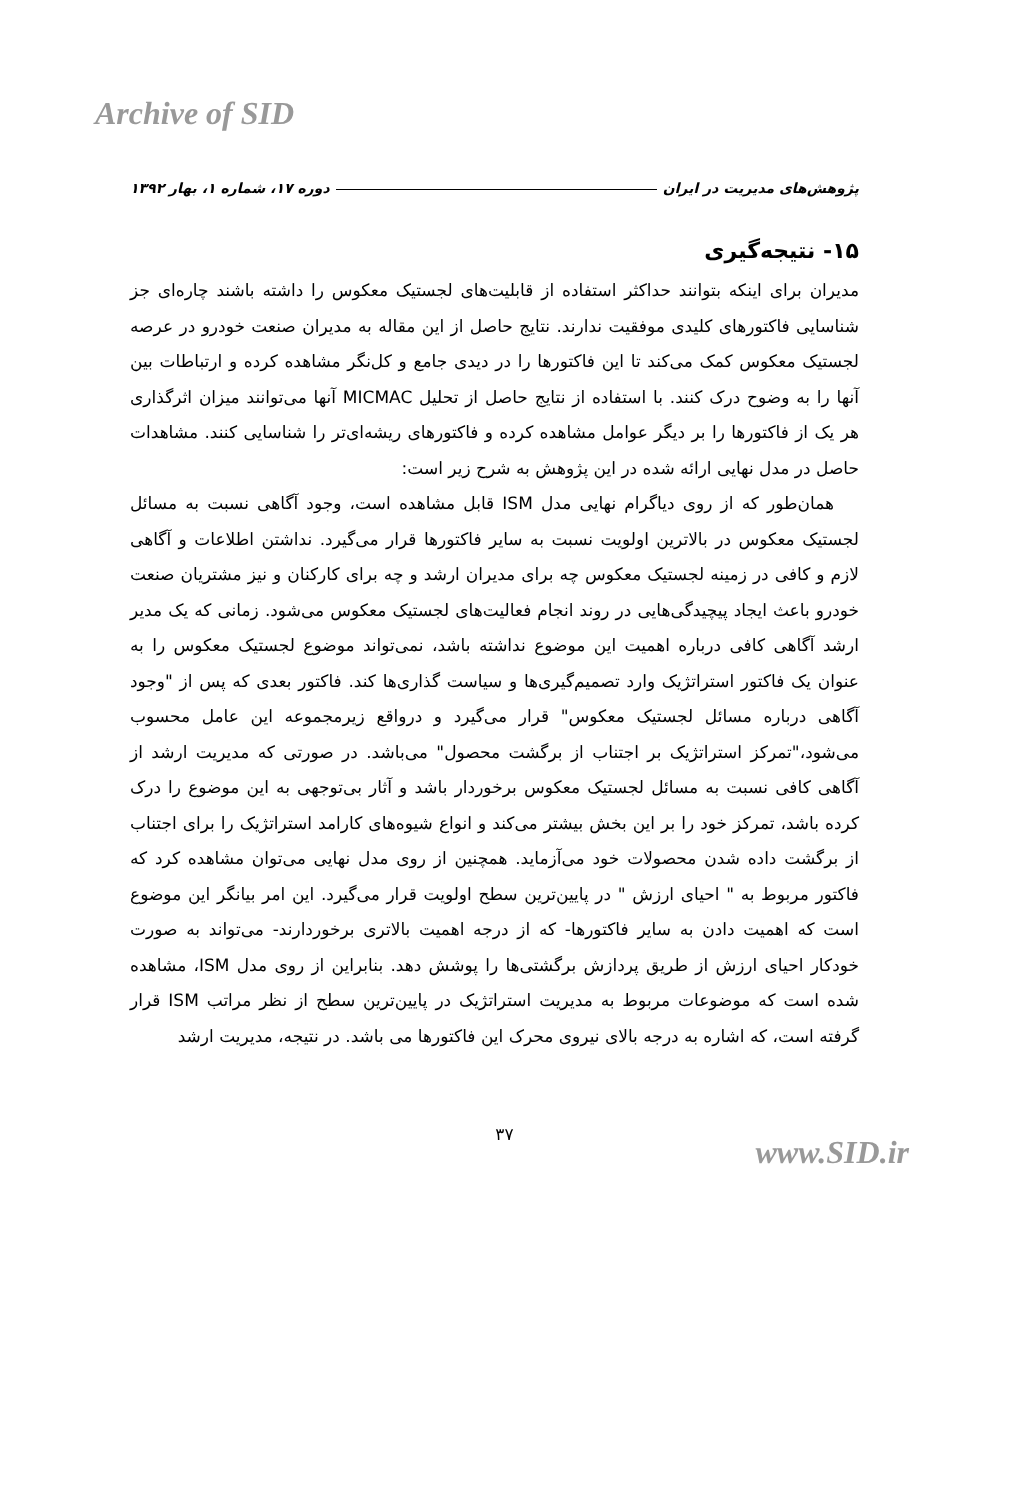Archive of SID
پژوهش‌های مدیریت در ایران دوره ۱۷، شماره ۱، بهار ۱۳۹۲
۱۵- نتیجه‌گیری
مدیران برای اینکه بتوانند حداکثر استفاده از قابلیت‌های لجستیک معکوس را داشته باشند چاره‌ای جز شناسایی فاکتورهای کلیدی موفقیت ندارند. نتایج حاصل از این مقاله به مدیران صنعت خودرو در عرصه لجستیک معکوس کمک می‌کند تا این فاکتورها را در دیدی جامع و کل‌نگر مشاهده کرده و ارتباطات بین آنها را به وضوح درک کنند. با استفاده از نتایج حاصل از تحلیل MICMAC آنها می‌توانند میزان اثرگذاری هر یک از فاکتورها را بر دیگر عوامل مشاهده کرده و فاکتورهای ریشه‌ای‌تر را شناسایی کنند. مشاهدات حاصل در مدل نهایی ارائه شده در این پژوهش به شرح زیر است:
همان‌طور که از روی دیاگرام نهایی مدل ISM قابل مشاهده است، وجود آگاهی نسبت به مسائل لجستیک معکوس در بالاترین اولویت نسبت به سایر فاکتورها قرار می‌گیرد. نداشتن اطلاعات و آگاهی لازم و کافی در زمینه لجستیک معکوس چه برای مدیران ارشد و چه برای کارکنان و نیز مشتریان صنعت خودرو باعث ایجاد پیچیدگی‌هایی در روند انجام فعالیت‌های لجستیک معکوس می‌شود. زمانی که یک مدیر ارشد آگاهی کافی درباره اهمیت این موضوع نداشته باشد، نمی‌تواند موضوع لجستیک معکوس را به عنوان یک فاکتور استراتژیک وارد تصمیم‌گیری‌ها و سیاست گذاری‌ها کند. فاکتور بعدی که پس از "وجود آگاهی درباره مسائل لجستیک معکوس" قرار می‌گیرد و درواقع زیرمجموعه این عامل محسوب می‌شود،"تمرکز استراتژیک بر اجتناب از برگشت محصول" می‌باشد. در صورتی که مدیریت ارشد از آگاهی کافی نسبت به مسائل لجستیک معکوس برخوردار باشد و آثار بی‌توجهی به این موضوع را درک کرده باشد، تمرکز خود را بر این بخش بیشتر می‌کند و انواع شیوه‌های کارامد استراتژیک را برای اجتناب از برگشت داده شدن محصولات خود می‌آزماید. همچنین از روی مدل نهایی می‌توان مشاهده کرد که فاکتور مربوط به " احیای ارزش " در پایین‌ترین سطح اولویت قرار می‌گیرد. این امر بیانگر این موضوع است که اهمیت دادن به سایر فاکتورها- که از درجه اهمیت بالاتری برخوردارند- می‌تواند به صورت خودکار احیای ارزش از طریق پردازش برگشتی‌ها را پوشش دهد. بنابراین از روی مدل ISM، مشاهده شده است که موضوعات مربوط به مدیریت استراتژیک در پایین‌ترین سطح از نظر مراتب ISM قرار گرفته است، که اشاره به درجه بالای نیروی محرک این فاکتورها می باشد. در نتیجه، مدیریت ارشد
۳۷
www.SID.ir